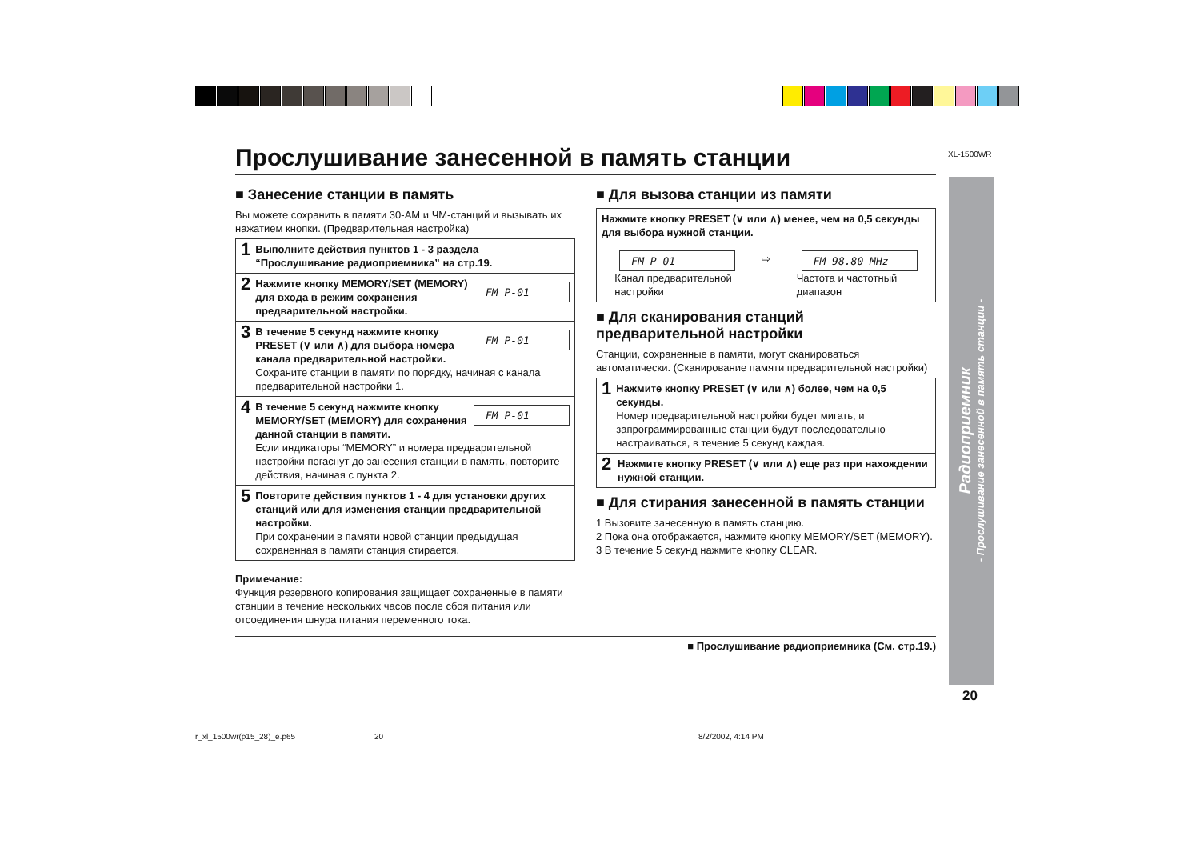XL-1500WR
Прослушивание занесенной в память станции
■ Занесение станции в память
Вы можете сохранить в памяти 30-АМ и ЧМ-станций и вызывать их нажатием кнопки. (Предварительная настройка)
1
Выполните действия пунктов 1 - 3 раздела “Прослушивание радиоприемника” на стр.19.
2
FM P-01 Нажмите кнопку MEMORY/SET (MEMORY) для входа в режим сохранения предварительной настройки.
3
FM P-01 В течение 5 секунд нажмите кнопку PRESET (∨ или ∧) для выбора номера канала предварительной настройки.
Сохраните станции в памяти по порядку, начиная с канала предварительной настройки 1.
4
FM P-01 В течение 5 секунд нажмите кнопку MEMORY/SET (MEMORY) для сохранения данной станции в памяти.
Если индикаторы “MEMORY” и номера предварительной настройки погаснут до занесения станции в память, повторите действия, начиная с пункта 2.
5
Повторите действия пунктов 1 - 4 для установки других станций или для изменения станции предварительной настройки.
При сохранении в памяти новой станции предыдущая сохраненная в памяти станция стирается.
Примечание:
Функция резервного копирования защищает сохраненные в памяти станции в течение нескольких часов после сбоя питания или отсоединения шнура питания переменного тока.
■ Для вызова станции из памяти
Нажмите кнопку PRESET (∨ или ∧) менее, чем на 0,5 секунды для выбора нужной станции.
FM P-01
Канал предварительной
настройки
⇨
FM 98.80 MHz
Частота и частотный
диапазон
■ Для сканирования станций предварительной настройки
Станции, сохраненные в памяти, могут сканироваться автоматически. (Сканирование памяти предварительной настройки)
1
Нажмите кнопку PRESET (∨ или ∧) более, чем на 0,5 секунды.
Номер предварительной настройки будет мигать, и запрограммированные станции будут последовательно настраиваться, в течение 5 секунд каждая.
2
Нажмите кнопку PRESET (∨ или ∧) еще раз при нахождении нужной станции.
■ Для стирания занесенной в память станции
1 Вызовите занесенную в память станцию.
2 Пока она отображается, нажмите кнопку MEMORY/SET (MEMORY).
3 В течение 5 секунд нажмите кнопку CLEAR.
■ Прослушивание радиоприемника (См. стр.19.)
Радиоприемник
- Прослушивание занесенной в память станции -
20
r_xl_1500wr(p15_28)_e.p65 20 8/2/2002, 4:14 PM